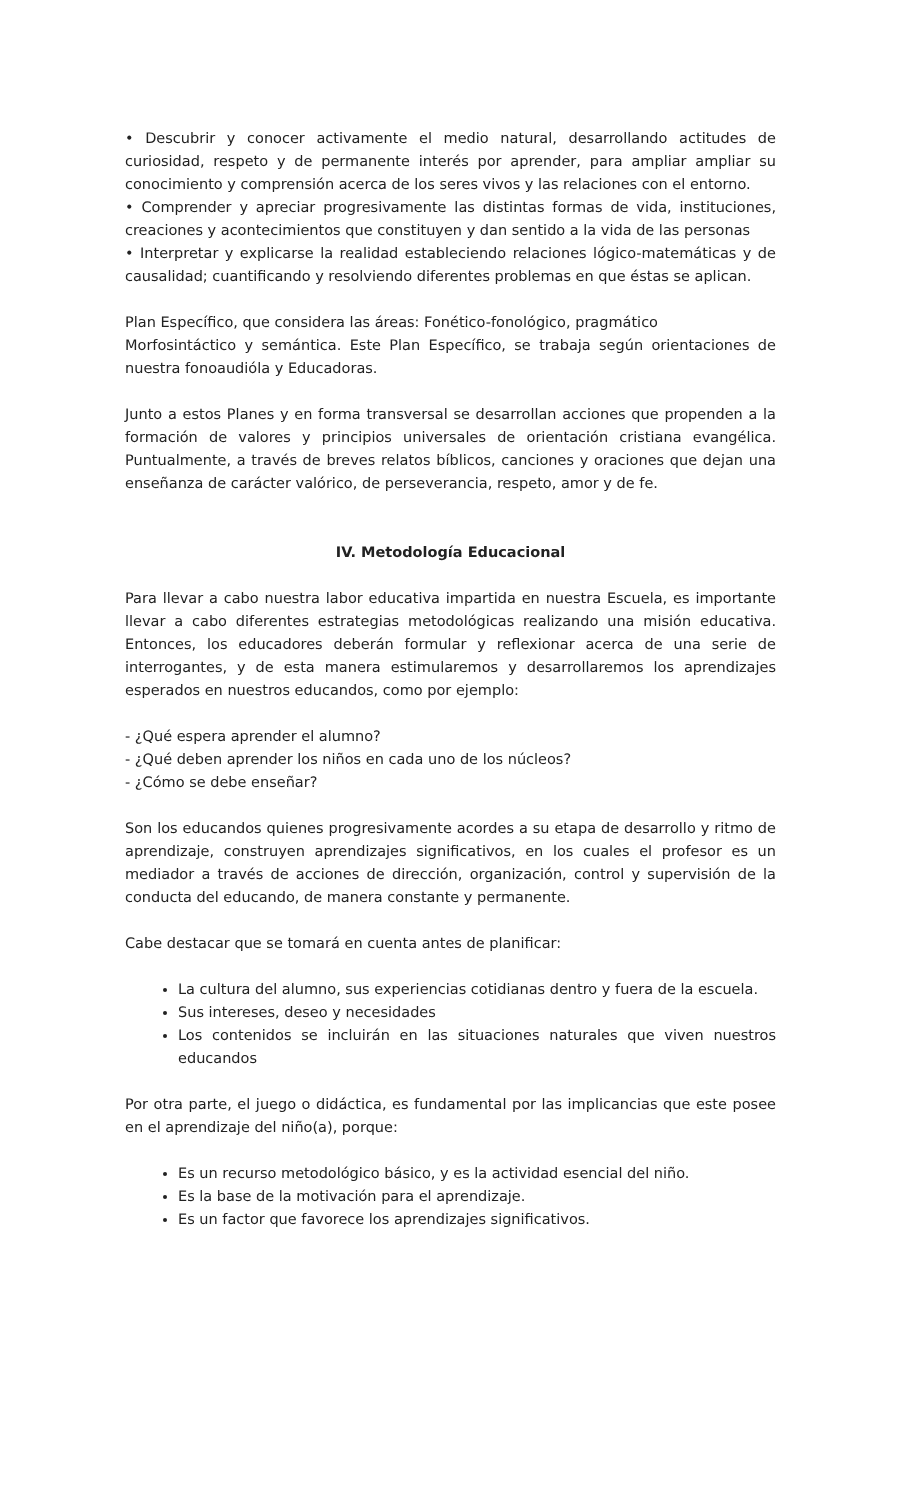• Descubrir y conocer activamente el medio natural, desarrollando actitudes de curiosidad, respeto y de permanente interés por aprender, para ampliar ampliar su conocimiento y comprensión acerca de los seres vivos y las relaciones con el entorno.
• Comprender y apreciar progresivamente las distintas formas de vida, instituciones, creaciones y acontecimientos que constituyen y dan sentido a la vida de las personas
• Interpretar y explicarse la realidad estableciendo relaciones lógico-matemáticas y de causalidad; cuantificando y resolviendo diferentes problemas en que éstas se aplican.
Plan Específico, que considera las áreas: Fonético-fonológico, pragmático
Morfosintáctico y semántica. Este Plan Específico, se trabaja según orientaciones de nuestra fonoaudióla y Educadoras.
Junto a estos Planes y en forma transversal se desarrollan acciones que propenden a la formación de valores y principios universales de orientación cristiana evangélica. Puntualmente, a través de breves relatos bíblicos, canciones y oraciones que dejan una enseñanza de carácter valórico, de perseverancia, respeto, amor y de fe.
IV. Metodología Educacional
Para llevar a cabo nuestra labor educativa impartida en nuestra Escuela, es importante llevar a cabo diferentes estrategias metodológicas realizando una misión educativa. Entonces, los educadores deberán formular y reflexionar acerca de una serie de interrogantes, y de esta manera estimularemos y desarrollaremos los aprendizajes esperados en nuestros educandos, como por ejemplo:
- ¿Qué espera aprender el alumno?
- ¿Qué deben aprender los niños en cada uno de los núcleos?
- ¿Cómo se debe enseñar?
Son los educandos quienes progresivamente acordes a su etapa de desarrollo y ritmo de aprendizaje, construyen aprendizajes significativos, en los cuales el profesor es un mediador a través de acciones de dirección, organización, control y supervisión de la conducta del educando, de manera constante y permanente.
Cabe destacar que se tomará en cuenta antes de planificar:
La cultura del alumno, sus experiencias cotidianas dentro y fuera de la escuela.
Sus intereses, deseo y necesidades
Los contenidos se incluirán en las situaciones naturales que viven nuestros educandos
Por otra parte, el juego o didáctica, es fundamental por las implicancias que este posee en el aprendizaje del niño(a), porque:
Es un recurso metodológico básico, y es la actividad esencial del niño.
Es la base de la motivación para el aprendizaje.
Es un factor que favorece los aprendizajes significativos.